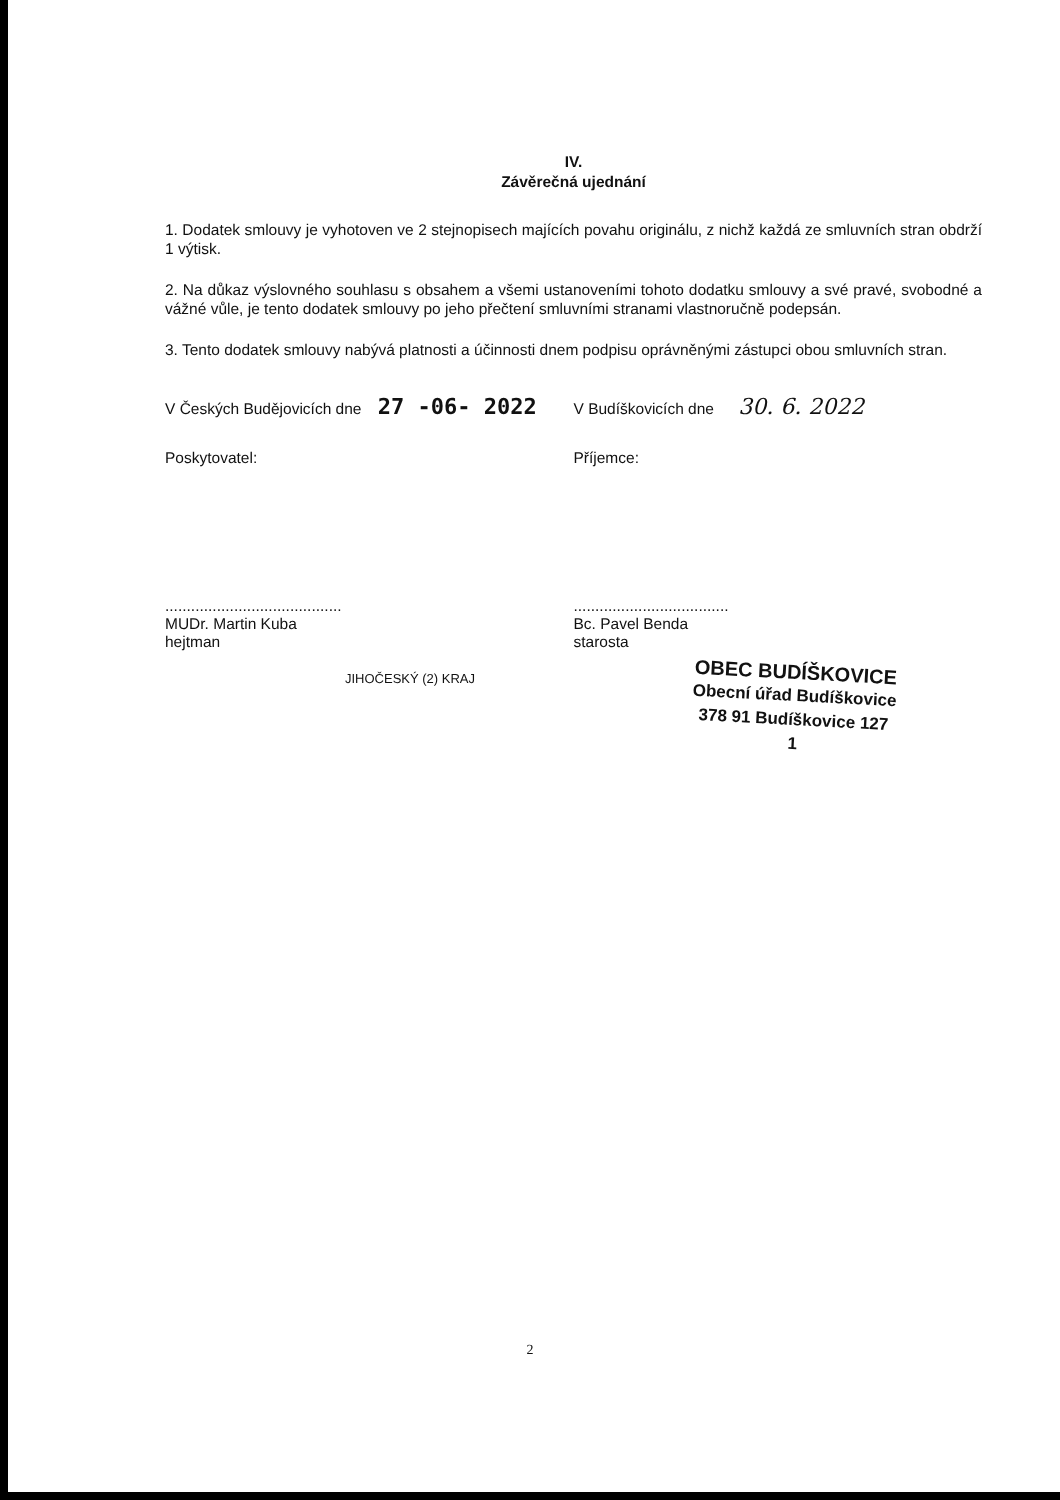IV.
Závěrečná ujednání
1. Dodatek smlouvy je vyhotoven ve 2 stejnopisech majících povahu originálu, z nichž každá ze smluvních stran obdrží 1 výtisk.
2. Na důkaz výslovného souhlasu s obsahem a všemi ustanoveními tohoto dodatku smlouvy a své pravé, svobodné a vážné vůle, je tento dodatek smlouvy po jeho přečtení smluvními stranami vlastnoručně podepsán.
3. Tento dodatek smlouvy nabývá platnosti a účinnosti dnem podpisu oprávněnými zástupci obou smluvních stran.
V Českých Budějovicích dne 27 -06- 2022
Poskytovatel:
.........................................
MUDr. Martin Kuba
hejtman
JIHOČESKÝ (2) KRAJ
V Budíškovicích dne 30. 6. 2022
Příjemce:
....................................
Bc. Pavel Benda
starosta
OBEC BUDÍŠKOVICE
Obecní úřad Budíškovice
378 91 Budíškovice 127
1
2